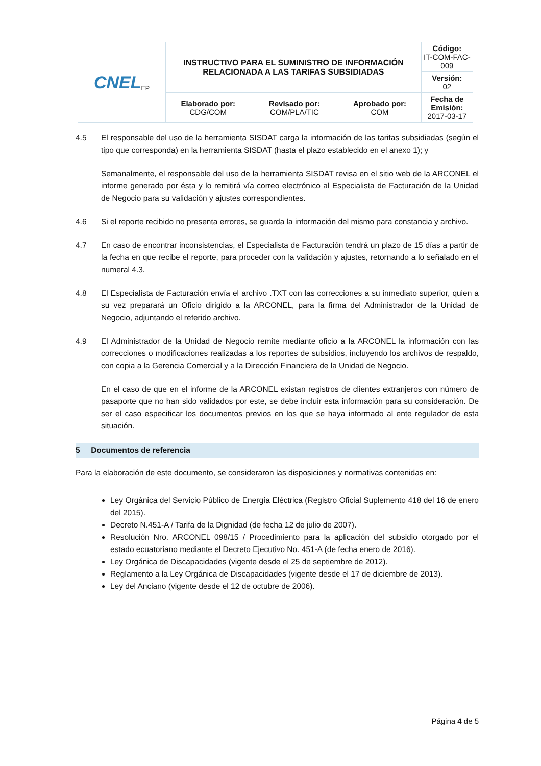| CNEL<sub>EP</sub> | INSTRUCTIVO PARA EL SUMINISTRO DE INFORMACIÓN RELACIONADA A LAS TARIFAS SUBSIDIADAS | | | Código: IT-COM-FAC-009 |
| | | | | Versión: 02 |
| | Elaborado por: CDG/COM | Revisado por: COM/PLA/TIC | Aprobado por: COM | Fecha de Emisión: 2017-03-17 |
4.5 El responsable del uso de la herramienta SISDAT carga la información de las tarifas subsidiadas (según el tipo que corresponda) en la herramienta SISDAT (hasta el plazo establecido en el anexo 1); y
Semanalmente, el responsable del uso de la herramienta SISDAT revisa en el sitio web de la ARCONEL el informe generado por ésta y lo remitirá vía correo electrónico al Especialista de Facturación de la Unidad de Negocio para su validación y ajustes correspondientes.
4.6 Si el reporte recibido no presenta errores, se guarda la información del mismo para constancia y archivo.
4.7 En caso de encontrar inconsistencias, el Especialista de Facturación tendrá un plazo de 15 días a partir de la fecha en que recibe el reporte, para proceder con la validación y ajustes, retornando a lo señalado en el numeral 4.3.
4.8 El Especialista de Facturación envía el archivo .TXT con las correcciones a su inmediato superior, quien a su vez preparará un Oficio dirigido a la ARCONEL, para la firma del Administrador de la Unidad de Negocio, adjuntando el referido archivo.
4.9 El Administrador de la Unidad de Negocio remite mediante oficio a la ARCONEL la información con las correcciones o modificaciones realizadas a los reportes de subsidios, incluyendo los archivos de respaldo, con copia a la Gerencia Comercial y a la Dirección Financiera de la Unidad de Negocio.
En el caso de que en el informe de la ARCONEL existan registros de clientes extranjeros con número de pasaporte que no han sido validados por este, se debe incluir esta información para su consideración. De ser el caso especificar los documentos previos en los que se haya informado al ente regulador de esta situación.
5 Documentos de referencia
Para la elaboración de este documento, se consideraron las disposiciones y normativas contenidas en:
Ley Orgánica del Servicio Público de Energía Eléctrica (Registro Oficial Suplemento 418 del 16 de enero del 2015).
Decreto N.451-A / Tarifa de la Dignidad (de fecha 12 de julio de 2007).
Resolución Nro. ARCONEL 098/15 / Procedimiento para la aplicación del subsidio otorgado por el estado ecuatoriano mediante el Decreto Ejecutivo No. 451-A (de fecha enero de 2016).
Ley Orgánica de Discapacidades (vigente desde el 25 de septiembre de 2012).
Reglamento a la Ley Orgánica de Discapacidades (vigente desde el 17 de diciembre de 2013).
Ley del Anciano (vigente desde el 12 de octubre de 2006).
Página 4 de 5